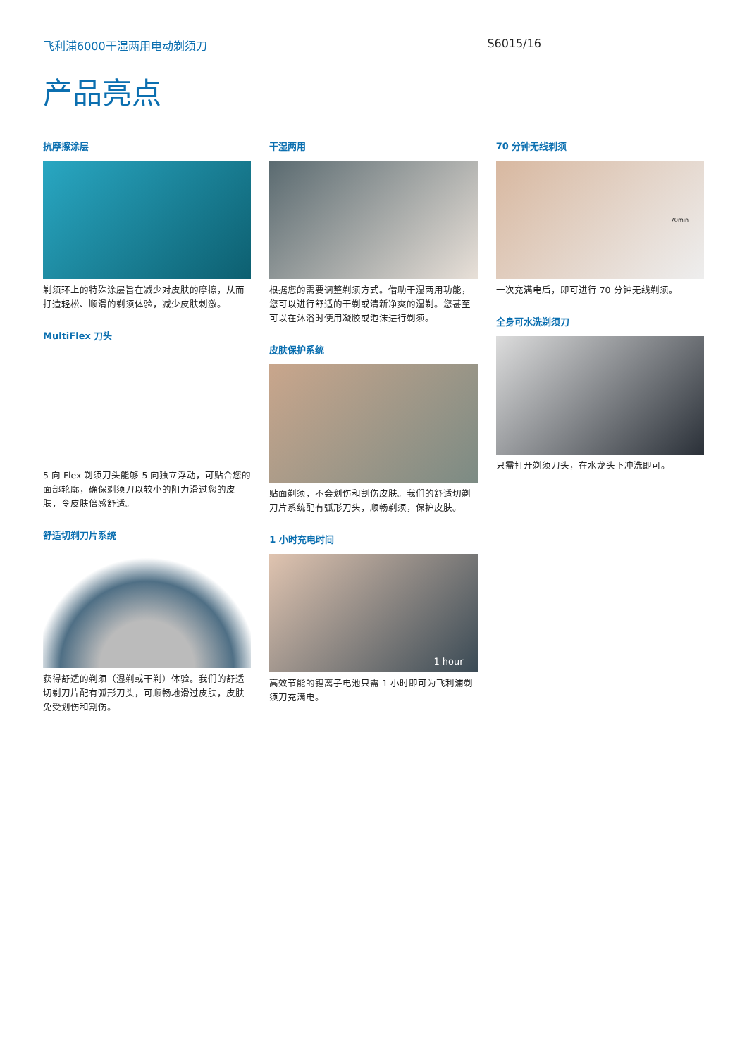飞利浦6000干湿两用电动剃须刀 S6015/16
产品亮点
抗摩擦涂层
剃须环上的特殊涂层旨在减少对皮肤的摩擦，从而打造轻松、顺滑的剃须体验，减少皮肤刺激。
MultiFlex 刀头
5 向 Flex 剃须刀头能够 5 向独立浮动，可贴合您的面部轮廓，确保剃须刀以较小的阻力滑过您的皮肤，令皮肤倍感舒适。
舒适切剃刀片系统
获得舒适的剃须（湿剃或干剃）体验。我们的舒适切剃刀片配有弧形刀头，可顺畅地滑过皮肤，皮肤免受划伤和割伤。
干湿两用
根据您的需要调整剃须方式。借助干湿两用功能，您可以进行舒适的干剃或清新净爽的湿剃。您甚至可以在沐浴时使用凝胶或泡沫进行剃须。
皮肤保护系统
贴面剃须，不会划伤和割伤皮肤。我们的舒适切剃刀片系统配有弧形刀头，顺畅剃须，保护皮肤。
1 小时充电时间
1 hour
高效节能的锂离子电池只需 1 小时即可为飞利浦剃须刀充满电。
70 分钟无线剃须
70min
一次充满电后，即可进行 70 分钟无线剃须。
全身可水洗剃须刀
只需打开剃须刀头，在水龙头下冲洗即可。